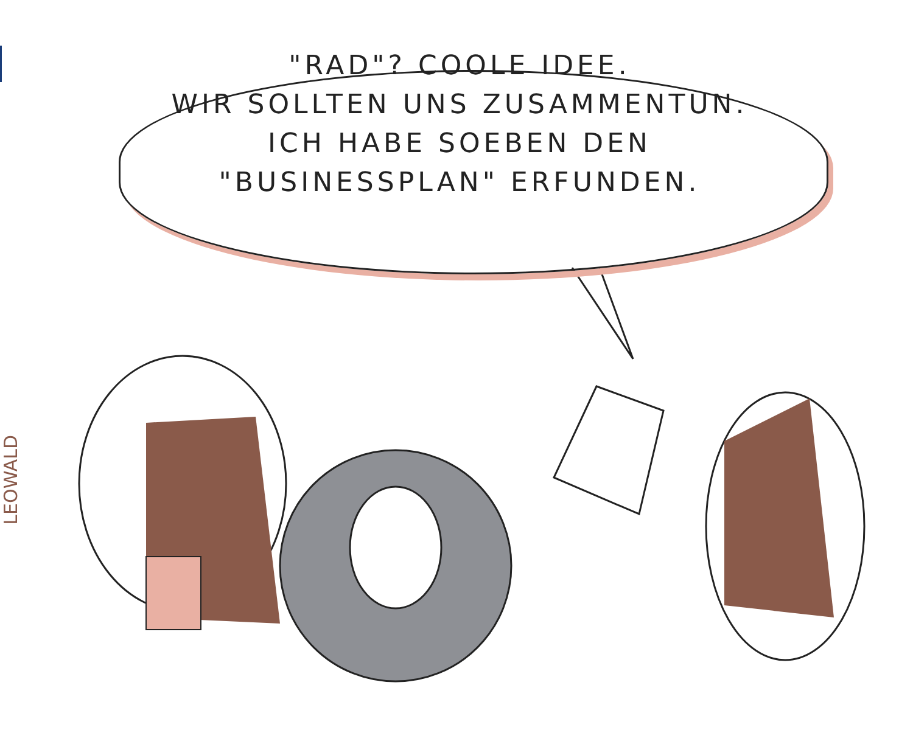"RAD"? COOLE IDEE.
WIR SOLLTEN UNS ZUSAMMENTUN.
ICH HABE SOEBEN DEN
"BUSINESSPLAN" ERFUNDEN.
LEOWALD